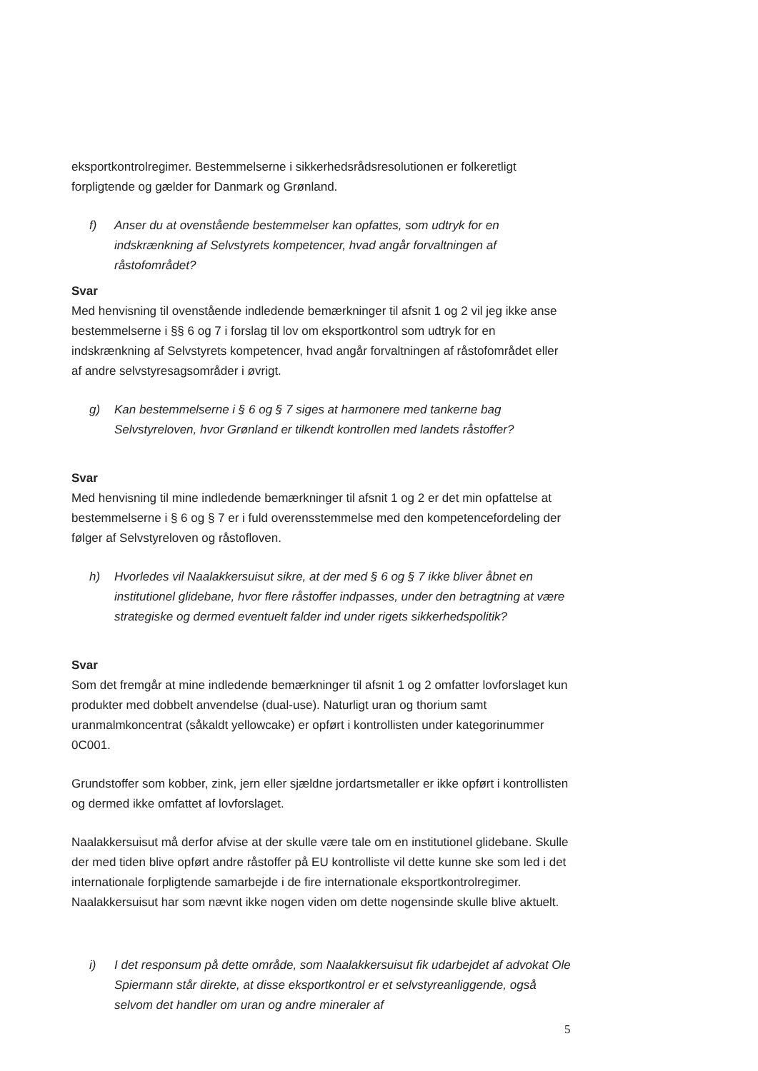eksportkontrolregimer. Bestemmelserne i sikkerhedsrådsresolutionen er folkeretligt forpligtende og gælder for Danmark og Grønland.
f) Anser du at ovenstående bestemmelser kan opfattes, som udtryk for en indskrænkning af Selvstyrets kompetencer, hvad angår forvaltningen af råstofområdet?
Svar
Med henvisning til ovenstående indledende bemærkninger til afsnit 1 og 2 vil jeg ikke anse bestemmelserne i §§ 6 og 7 i forslag til lov om eksportkontrol som udtryk for en indskrænkning af Selvstyrets kompetencer, hvad angår forvaltningen af råstofområdet eller af andre selvstyresagsområder i øvrigt.
g) Kan bestemmelserne i § 6 og § 7 siges at harmonere med tankerne bag Selvstyreloven, hvor Grønland er tilkendt kontrollen med landets råstoffer?
Svar
Med henvisning til mine indledende bemærkninger til afsnit 1 og 2 er det min opfattelse at bestemmelserne i § 6 og § 7 er i fuld overensstemmelse med den kompetencefordeling der følger af Selvstyreloven og råstofloven.
h) Hvorledes vil Naalakkersuisut sikre, at der med § 6 og § 7 ikke bliver åbnet en institutionel glidebane, hvor flere råstoffer indpasses, under den betragtning at være strategiske og dermed eventuelt falder ind under rigets sikkerhedspolitik?
Svar
Som det fremgår at mine indledende bemærkninger til afsnit 1 og 2 omfatter lovforslaget kun produkter med dobbelt anvendelse (dual-use). Naturligt uran og thorium samt uranmalmkoncentrat (såkaldt yellowcake) er opført i kontrollisten under kategorinummer 0C001.
Grundstoffer som kobber, zink, jern eller sjældne jordartsmetaller er ikke opført i kontrollisten og dermed ikke omfattet af lovforslaget.
Naalakkersuisut må derfor afvise at der skulle være tale om en institutionel glidebane. Skulle der med tiden blive opført andre råstoffer på EU kontrolliste vil dette kunne ske som led i det internationale forpligtende samarbejde i de fire internationale eksportkontrolregimer. Naalakkersuisut har som nævnt ikke nogen viden om dette nogensinde skulle blive aktuelt.
i) I det responsum på dette område, som Naalakkersuisut fik udarbejdet af advokat Ole Spiermann står direkte, at disse eksportkontrol er et selvstyreanliggende, også selvom det handler om uran og andre mineraler af
5